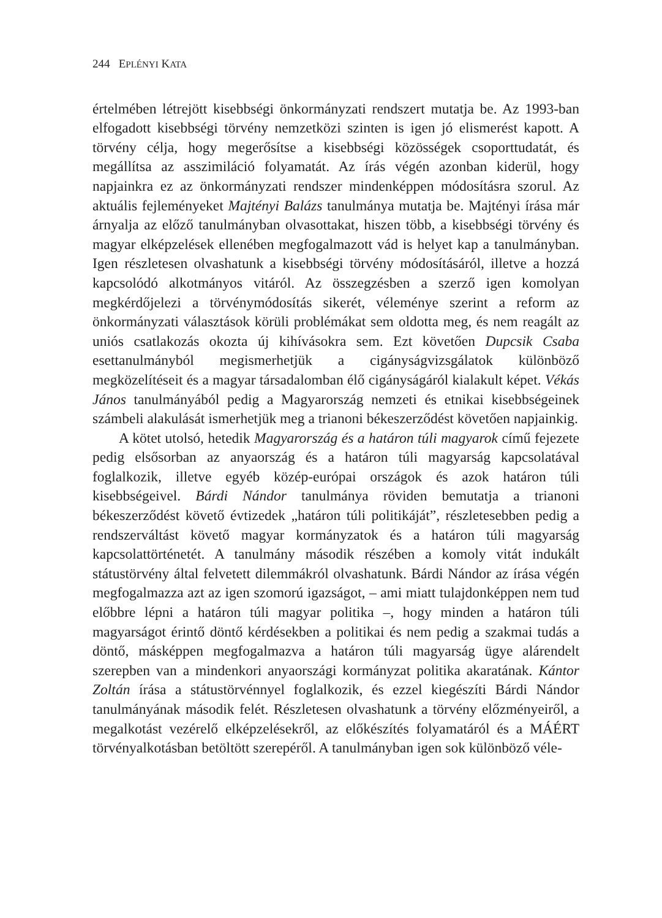244 EPLÉNYI KATA
értelmében létrejött kisebbségi önkormányzati rendszert mutatja be. Az 1993-ban elfogadott kisebbségi törvény nemzetközi szinten is igen jó elismerést kapott. A törvény célja, hogy megerősítse a kisebbségi közösségek csoporttudatát, és megállítsa az asszimiláció folyamatát. Az írás végén azonban kiderül, hogy napjainkra ez az önkormányzati rendszer mindenképpen módosításra szorul. Az aktuális fejleményeket Majtényi Balázs tanulmánya mutatja be. Majtényi írása már árnyalja az előző tanulmányban olvasottakat, hiszen több, a kisebbségi törvény és magyar elképzelések ellenében megfogalmazott vád is helyet kap a tanulmányban. Igen részletesen olvashatunk a kisebbségi törvény módosításáról, illetve a hozzá kapcsolódó alkotmányos vitáról. Az összegzésben a szerző igen komolyan megkérdőjelezi a törvénymódosítás sikerét, véleménye szerint a reform az önkormányzati választások körüli problémákat sem oldotta meg, és nem reagált az uniós csatlakozás okozta új kihívásokra sem. Ezt követően Dupcsik Csaba esettanulmányból megismerhetjük a cigányságvizsgálatok különböző megközelítéseit és a magyar társadalomban élő cigányságáról kialakult képet. Vékás János tanulmányából pedig a Magyarország nemzeti és etnikai kisebbségeinek számbeli alakulását ismerhetjük meg a trianoni békeszerződést követően napjainkig.
A kötet utolsó, hetedik Magyarország és a határon túli magyarok című fejezete pedig elsősorban az anyaország és a határon túli magyarság kapcsolatával foglalkozik, illetve egyéb közép-európai országok és azok határon túli kisebbségeivel. Bárdi Nándor tanulmánya röviden bemutatja a trianoni békeszerződést követő évtizedek „határon túli politikáját”, részletesebben pedig a rendszerváltást követő magyar kormányzatok és a határon túli magyarság kapcsolattörténetét. A tanulmány második részében a komoly vitát indukált státustörvény által felvetett dilemmákról olvashatunk. Bárdi Nándor az írása végén megfogalmazza azt az igen szomorú igazságot, – ami miatt tulajdonképpen nem tud előbbre lépni a határon túli magyar politika –, hogy minden a határon túli magyarságot érintő döntő kérdésekben a politikai és nem pedig a szakmai tudás a döntő, másképpen megfogalmazva a határon túli magyarság ügye alárendelt szerepben van a mindenkori anyaországi kormányzat politika akaratának. Kántor Zoltán írása a státustörvénnyel foglalkozik, és ezzel kiegészíti Bárdi Nándor tanulmányának második felét. Részletesen olvashatunk a törvény előzményeiről, a megalkotást vezérelő elképzelésekről, az előkészítés folyamatáról és a MÁÉRT törvényalkotásban betöltött szerepéről. A tanulmányban igen sok különböző véle-